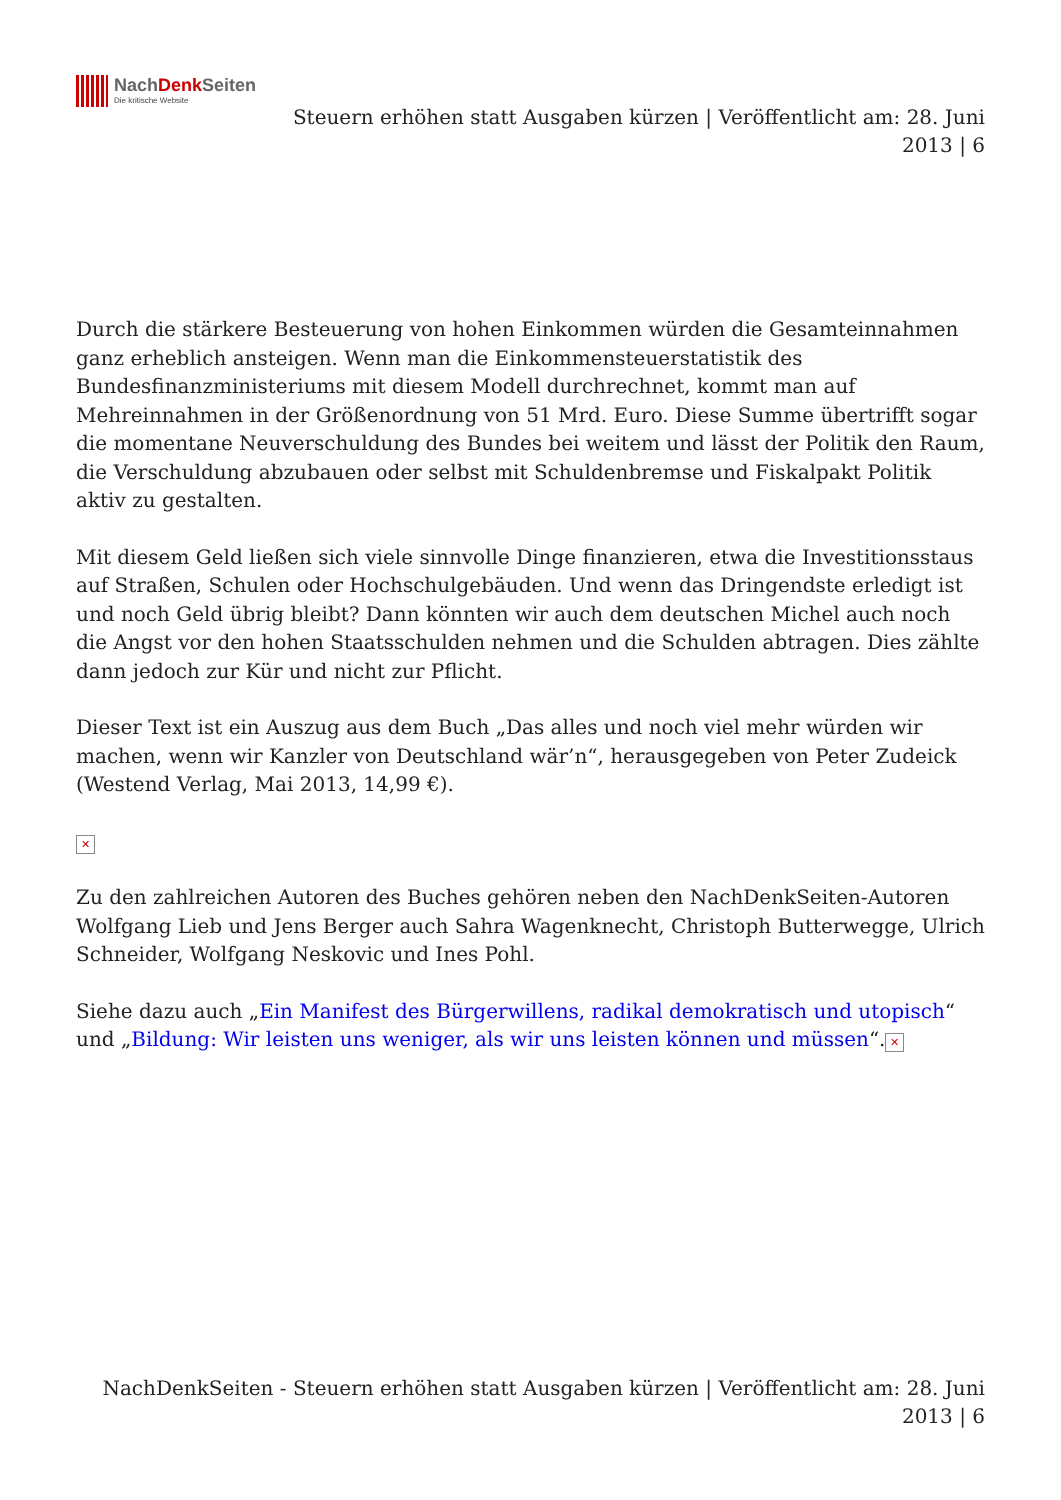NachDenk Seiten
Die kritische Website
Steuern erhöhen statt Ausgaben kürzen | Veröffentlicht am: 28. Juni 2013 | 6
Durch die stärkere Besteuerung von hohen Einkommen würden die Gesamteinnahmen ganz erheblich ansteigen. Wenn man die Einkommensteuerstatistik des Bundesfinanzministeriums mit diesem Modell durchrechnet, kommt man auf Mehreinnahmen in der Größenordnung von 51 Mrd. Euro. Diese Summe übertrifft sogar die momentane Neuverschuldung des Bundes bei weitem und lässt der Politik den Raum, die Verschuldung abzubauen oder selbst mit Schuldenbremse und Fiskalpakt Politik aktiv zu gestalten.
Mit diesem Geld ließen sich viele sinnvolle Dinge finanzieren, etwa die Investitionsstaus auf Straßen, Schulen oder Hochschulgebäuden. Und wenn das Dringendste erledigt ist und noch Geld übrig bleibt? Dann könnten wir auch dem deutschen Michel auch noch die Angst vor den hohen Staatsschulden nehmen und die Schulden abtragen. Dies zählte dann jedoch zur Kür und nicht zur Pflicht.
Dieser Text ist ein Auszug aus dem Buch „Das alles und noch viel mehr würden wir machen, wenn wir Kanzler von Deutschland wär’n“, herausgegeben von Peter Zudeick (Westend Verlag, Mai 2013, 14,99 €).
✕
Zu den zahlreichen Autoren des Buches gehören neben den NachDenkSeiten-Autoren Wolfgang Lieb und Jens Berger auch Sahra Wagenknecht, Christoph Butterwegge, Ulrich Schneider, Wolfgang Neskovic und Ines Pohl.
Siehe dazu auch „Ein Manifest des Bürgerwillens, radikal demokratisch und utopisch“ und „Bildung: Wir leisten uns weniger, als wir uns leisten können und müssen“. ✕
NachDenkSeiten - Steuern erhöhen statt Ausgaben kürzen | Veröffentlicht am: 28. Juni 2013 | 6